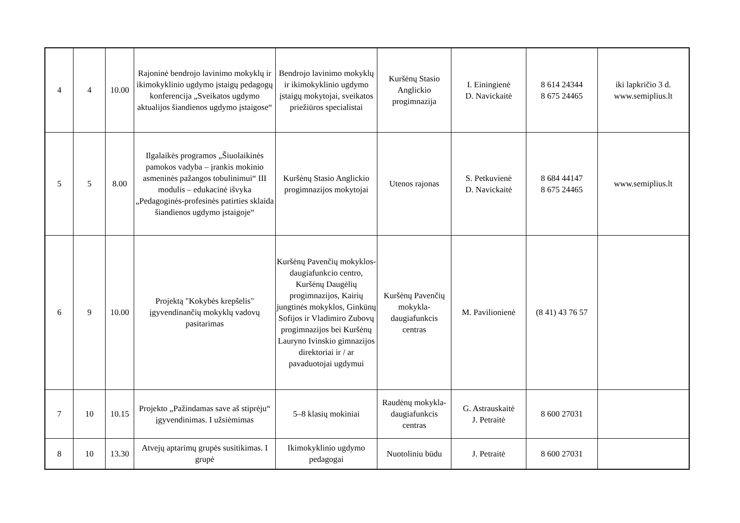| 4 | 4 | 10.00 | Rajoninė bendrojo lavinimo mokyklų ir ikimokyklinio ugdymo įstaigų pedagogų konferencija „Sveikatos ugdymo aktualijos šiandienos ugdymo įstaigose“ | Bendrojo lavinimo mokyklų ir ikimokyklinio ugdymo įstaigų mokytojai, sveikatos priežiūros specialistai | Kuršėnų Stasio Anglickio progimnazija | I. Einingienė D. Navickaitė | 8 614 24344 8 675 24465 | iki lapkričio 3 d. www.semiplius.lt |
| 5 | 5 | 8.00 | Ilgalaikės programos „Šiuolaikinės pamokos vadyba – įrankis mokinio asmeninės pažangos tobulinimui“ III modulis – edukacinė išvyka „Pedagoginės-profesinės patirties sklaida šiandienos ugdymo įstaigoje“ | Kuršėnų Stasio Anglickio progimnazijos mokytojai | Utenos rajonas | S. Petkuvienė D. Navickaitė | 8 684 44147 8 675 24465 | www.semiplius.lt |
| 6 | 9 | 10.00 | Projektą "Kokybės krepšelis" įgyvendinančių mokyklų vadovų pasitarimas | Kuršėnų Pavenčių mokyklos-daugiafunkcio centro, Kuršėnų Daugėlių progimnazijos, Kairių jungtinės mokyklos, Ginkūnų Sofijos ir Vladimiro Zubovų progimnazijos bei Kuršėnų Lauryno Ivinskio gimnazijos direktoriai ir / ar pavaduotojai ugdymui | Kuršėnų Pavenčių mokykla-daugiafunkcis centras | M. Pavilionienė | (8 41) 43 76 57 | |
| 7 | 10 | 10.15 | Projekto „Pažindamas save aš stiprėju“ įgyvendinimas. I užsiėmimas | 5–8 klasių mokiniai | Raudėnų mokykla-daugiafunkcis centras | G. Astrauskaitė J. Petraitė | 8 600 27031 | |
| 8 | 10 | 13.30 | Atvejų aptarimų grupės susitikimas. I grupė | Ikimokyklinio ugdymo pedagogai | Nuotoliniu būdu | J. Petraitė | 8 600 27031 | |